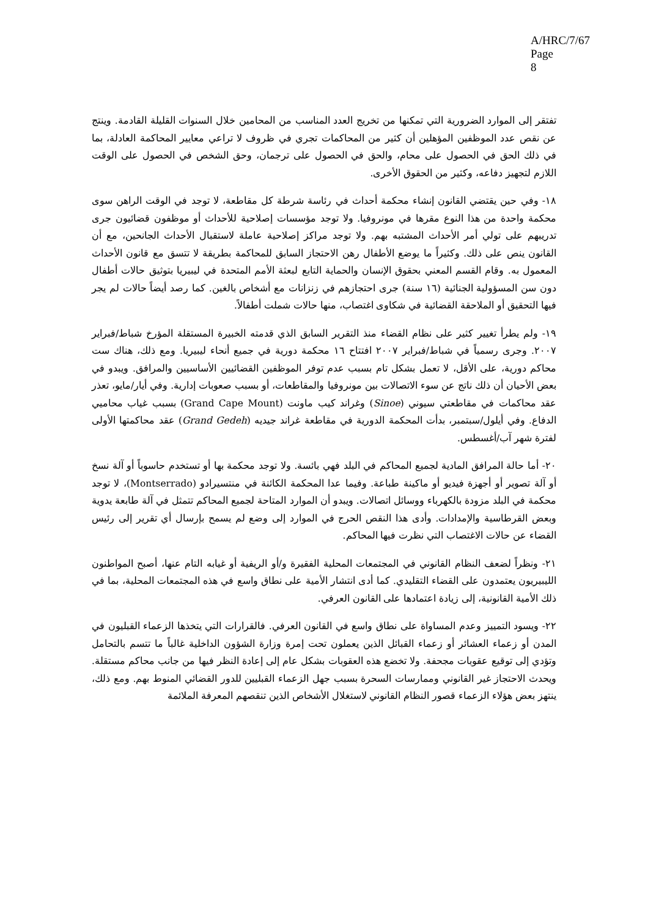A/HRC/7/67
Page 8
تفتقر إلى الموارد الضرورية التي تمكنها من تخريج العدد المناسب من المحامين خلال السنوات القليلة القادمة. وينتج عن نقص عدد الموظفين المؤهلين أن كثير من المحاكمات تجري في ظروف لا تراعي معايير المحاكمة العادلة، بما في ذلك الحق في الحصول على محام، والحق في الحصول على ترجمان، وحق الشخص في الحصول على الوقت اللازم لتجهيز دفاعه، وكثير من الحقوق الأخرى.
١٨- وفي حين يقتضي القانون إنشاء محكمة أحداث في رئاسة شرطة كل مقاطعة، لا توجد في الوقت الراهن سوى محكمة واحدة من هذا النوع مقرها في مونروفيا. ولا توجد مؤسسات إصلاحية للأحداث أو موظفون قضائيون جرى تدريبهم على تولي أمر الأحداث المشتبه بهم. ولا توجد مراكز إصلاحية عاملة لاستقبال الأحداث الجانحين، مع أن القانون ينص على ذلك. وكثيراً ما يوضع الأطفال رهن الاحتجاز السابق للمحاكمة بطريقة لا تتسق مع قانون الأحداث المعمول به. وقام القسم المعني بحقوق الإنسان والحماية التابع لبعثة الأمم المتحدة في ليبيريا بتوثيق حالات أطفال دون سن المسؤولية الجنائية (١٦ سنة) جرى احتجازهم في زنزانات مع أشخاص بالغين. كما رصد أيضاً حالات لم يجر فيها التحقيق أو الملاحقة القضائية في شكاوى اغتصاب، منها حالات شملت أطفالاً.
١٩- ولم يطرأ تغيير كثير على نظام القضاء منذ التقرير السابق الذي قدمته الخبيرة المستقلة المؤرخ شباط/فبراير ٢٠٠٧. وجرى رسمياً في شباط/فبراير ٢٠٠٧ افتتاح ١٦ محكمة دورية في جميع أنحاء ليبيريا. ومع ذلك، هناك ست محاكم دورية، على الأقل، لا تعمل بشكل تام بسبب عدم توفر الموظفين القضائيين الأساسيين والمرافق. ويبدو في بعض الأحيان أن ذلك ناتج عن سوء الاتصالات بين مونروفيا والمقاطعات، أو بسبب صعوبات إدارية. وفي أيار/مايو، تعذر عقد محاكمات في مقاطعتي سيوني (Sinoe) وغراند كيب ماونت (Grand Cape Mount) بسبب غياب محاميي الدفاع. وفي أيلول/سبتمبر، بدأت المحكمة الدورية في مقاطعة غراند جيديه (Grand Gedeh) عقد محاكمتها الأولى لفترة شهر آب/أغسطس.
٢٠- أما حالة المرافق المادية لجميع المحاكم في البلد فهي بائسة. ولا توجد محكمة بها أو تستخدم حاسوباً أو آلة نسخ أو آلة تصوير أو أجهزة فيديو أو ماكينة طباعة. وفيما عدا المحكمة الكائنة في منتسيرادو (Montserrado)، لا توجد محكمة في البلد مزودة بالكهرباء ووسائل اتصالات. ويبدو أن الموارد المتاحة لجميع المحاكم تتمثل في آلة طابعة يدوية وبعض القرطاسية والإمدادات. وأدى هذا النقص الحرج في الموارد إلى وضع لم يسمح بإرسال أي تقرير إلى رئيس القضاء عن حالات الاغتصاب التي نظرت فيها المحاكم.
٢١- ونظراً لضعف النظام القانوني في المجتمعات المحلية الفقيرة و/أو الريفية أو غيابه التام عنها، أصبح المواطنون الليبيريون يعتمدون على القضاء التقليدي. كما أدى انتشار الأمية على نطاق واسع في هذه المجتمعات المحلية، بما في ذلك الأمية القانونية، إلى زيادة اعتمادها على القانون العرفي.
٢٢- ويسود التمييز وعدم المساواة على نطاق واسع في القانون العرفي. فالقرارات التي يتخذها الزعماء القبليون في المدن أو زعماء العشائر أو زعماء القبائل الذين يعملون تحت إمرة وزارة الشؤون الداخلية غالباً ما تتسم بالتحامل وتؤدي إلى توقيع عقوبات مجحفة. ولا تخضع هذه العقوبات بشكل عام إلى إعادة النظر فيها من جانب محاكم مستقلة. ويحدث الاحتجاز غير القانوني وممارسات السحرة بسبب جهل الزعماء القبليين للدور القضائي المنوط بهم. ومع ذلك، ينتهز بعض هؤلاء الزعماء قصور النظام القانوني لاستغلال الأشخاص الذين تنقصهم المعرفة الملائمة